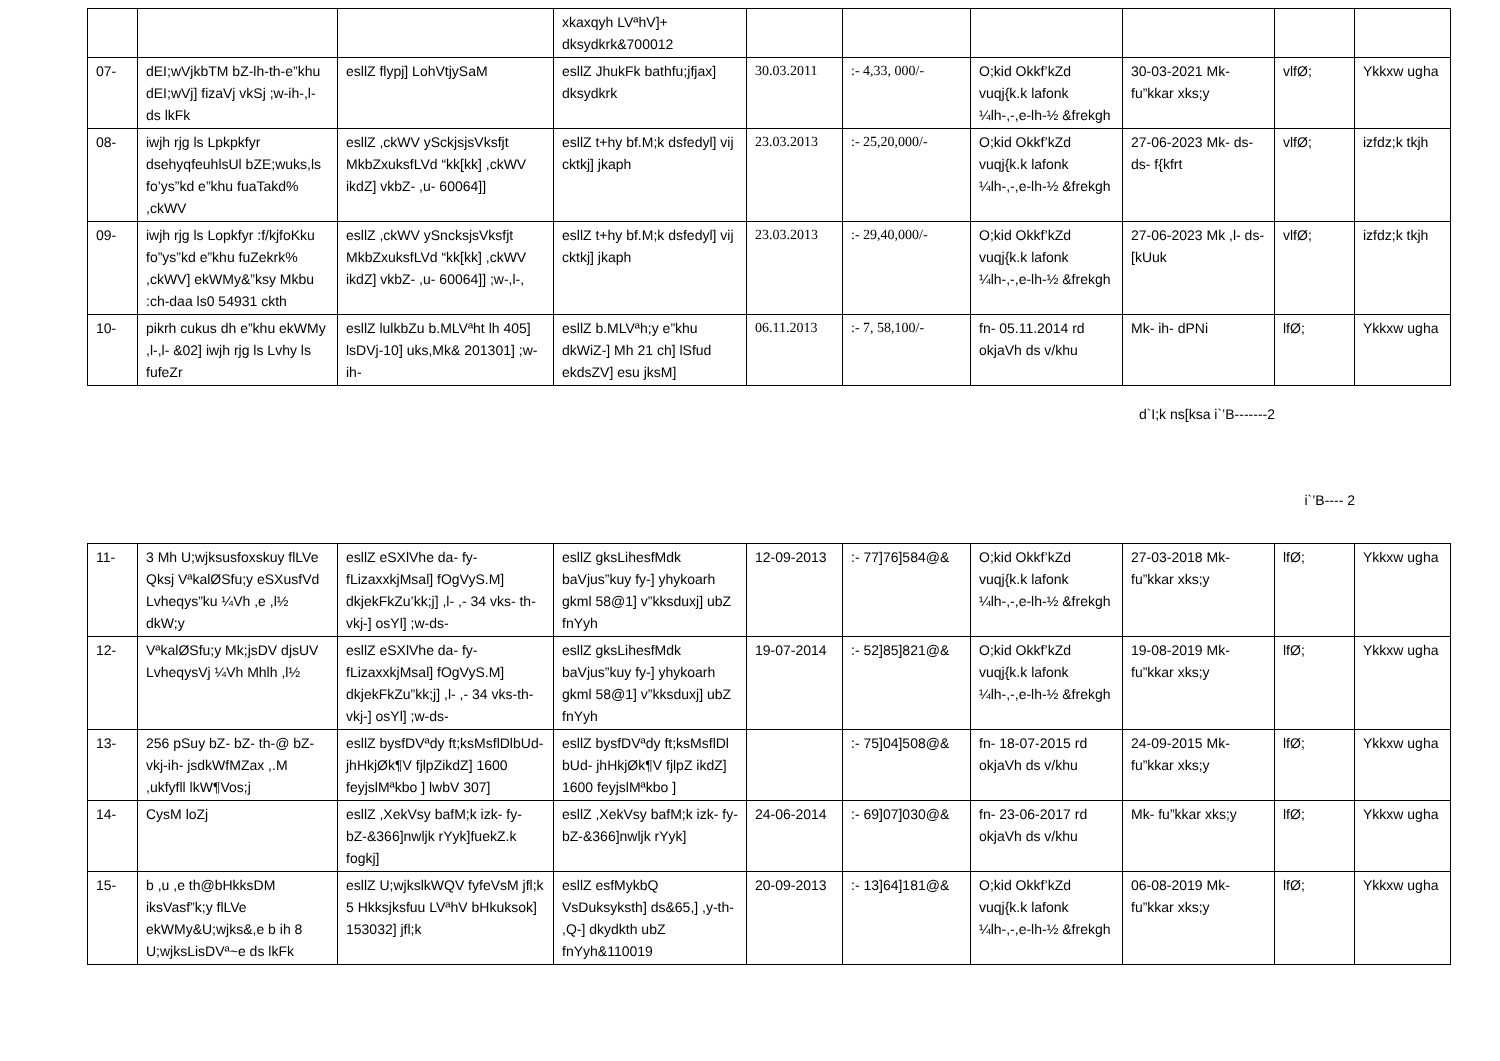| | | | xkaxqyh LVªhV]+ dksydkrk&700012 | | | | | | |
| 07- | dEI;wVjkbTM bZ-lh-th-e”khu dEI;wVj] fizaVj vkSj ;w-ih-,l- ds lkFk | esllZ flypj] LohVtjySaM | esllZ JhukFk bathfu;jfjax] dksydkrk | 30.03.2011 | :- 4,33, 000/- | O;kid Okkf’kZd vuqj{k.k lafonk ¼lh-,-,e-lh-½ &frekgh | 30-03-2021 Mk- fu”kkar xks;y | vlfØ; | Ykkxw ugha |
| 08- | iwjh rjg ls Lpkpkfyr dsehyqfeuhlsUl bZE;wuks,ls fo’ys”kd e”khu fuaTakd% ,ckWV | esllZ ,ckWV ySckjsjsVksfjt MkbZxuksfLVd “kk[kk] ,ckWV ikdZ] vkbZ- ,u- 60064]] | esllZ t+hy bf.M;k dsfedyl] vij cktkj] jkaph | 23.03.2013 | :- 25,20,000/- | O;kid Okkf’kZd vuqj{k.k lafonk ¼lh-,-,e-lh-½ &frekgh | 27-06-2023 Mk- ds- ds- f{kfrt | vlfØ; | izfdz;k tkjh |
| 09- | iwjh rjg ls Lopkfyr :f/kjfoKku fo”ys”kd e”khu fuZekrk% ,ckWV] ekWMy&”ksy Mkbu :ch-daa ls0 54931 ckth | esllZ ,ckWV ySncksjsVksfjt MkbZxuksfLVd “kk[kk] ,ckWV ikdZ] vkbZ- ,u- 60064]] ;w-,l-, | esllZ t+hy bf.M;k dsfedyl] vij cktkj] jkaph | 23.03.2013 | :- 29,40,000/- | O;kid Okkf’kZd vuqj{k.k lafonk ¼lh-,-,e-lh-½ &frekgh | 27-06-2023 Mk ,l- ds- [kUuk | vlfØ; | izfdz;k tkjh |
| 10- | pikrh cukus dh e”khu ekWMy ,l-,l- &02] iwjh rjg ls Lvhy ls fufeZr | esllZ lulkbZu b.MLVªht lh 405] lsDVj-10] uks,Mk& 201301] ;w-ih- | esllZ b.MLVªh;y e”khu dkWiZ-] Mh 21 ch] lSfud ekdsZV] esu jksM] | 06.11.2013 | :- 7, 58,100/- | fn- 05.11.2014 rd okjaVh ds v/khu | Mk- ih- dPNi | lfØ; | Ykkxw ugha |
d`I;k ns[ksa i`’B-------2
i`’B---- 2
| 11- | 3 Mh U;wjksusfoxskuy flLVe Qksj VªkalØSfu;y eSXusfVd Lvheqys”ku ¼Vh ,e ,l½ dkW;y | esllZ eSXlVhe da- fy- fLizaxxkjMsal] fOgVyS.M] dkjekFkZu’kk;j] ,l- ,- 34 vks- th-vkj-] osYl] ;w-ds- | esllZ gksLihesfMdk baVjus”kuy fy-] yhykoarh gkml 58@1] v”kksduxj] ubZ fnYyh | 12-09-2013 | :- 77]76]584@& | O;kid Okkf’kZd vuqj{k.k lafonk ¼lh-,-,e-lh-½ &frekgh | 27-03-2018 Mk- fu”kkar xks;y | lfØ; | Ykkxw ugha |
| 12- | VªkalØSfu;y Mk;jsDV djsUV LvheqysVj ¼Vh Mhlh ,l½ | esllZ eSXlVhe da- fy- fLizaxxkjMsal] fOgVyS.M] dkjekFkZu”kk;j] ,l- ,- 34 vks-th-vkj-] osYl] ;w-ds- | esllZ gksLihesfMdk baVjus”kuy fy-] yhykoarh gkml 58@1] v”kksduxj] ubZ fnYyh | 19-07-2014 | :- 52]85]821@& | O;kid Okkf’kZd vuqj{k.k lafonk ¼lh-,-,e-lh-½ &frekgh | 19-08-2019 Mk- fu”kkar xks;y | lfØ; | Ykkxw ugha |
| 13- | 256 pSuy bZ- bZ- th-@ bZ-vkj-ih- jsdkWfMZax ,.M ,ukfyfll lkW¶Vos;j | esllZ bysfDVªdy ft;ksMsflDlbUd- jhHkjØk¶V fjlpZikdZ] 1600 feyjslMªkbo ] lwbV 307] | esllZ bysfDVªdy ft;ksMsflDl bUd- jhHkjØk¶V fjlpZ ikdZ] 1600 feyjslMªkbo ] | | :- 75]04]508@& | fn- 18-07-2015 rd okjaVh ds v/khu | 24-09-2015 Mk- fu”kkar xks;y | lfØ; | Ykkxw ugha |
| 14- | CysM loZj | esllZ ,XekVsy bafM;k izk- fy- bZ-&366]nwljk rYyk]fuekZ.k fogkj] | esllZ ,XekVsy bafM;k izk- fy- bZ-&366]nwljk rYyk] | 24-06-2014 | :- 69]07]030@& | fn- 23-06-2017 rd okjaVh ds v/khu | Mk- fu”kkar xks;y | lfØ; | Ykkxw ugha |
| 15- | b ,u ,e th@bHkksDM iksVasf”k;y flLVe ekWMy&U;wjks&,e b ih 8 U;wjksLisDVª~e ds lkFk | esllZ U;wjkslkWQV fyfeVsM jfl;k 5 Hkksjksfuu LVªhV bHkuksok] 153032] jfl;k | esllZ esfMykbQ VsDuksyksth] ds&65,] ,y-th- ,Q-] dkydkth ubZ fnYyh&110019 | 20-09-2013 | :- 13]64]181@& | O;kid Okkf’kZd vuqj{k.k lafonk ¼lh-,-,e-lh-½ &frekgh | 06-08-2019 Mk- fu”kkar xks;y | lfØ; | Ykkxw ugha |